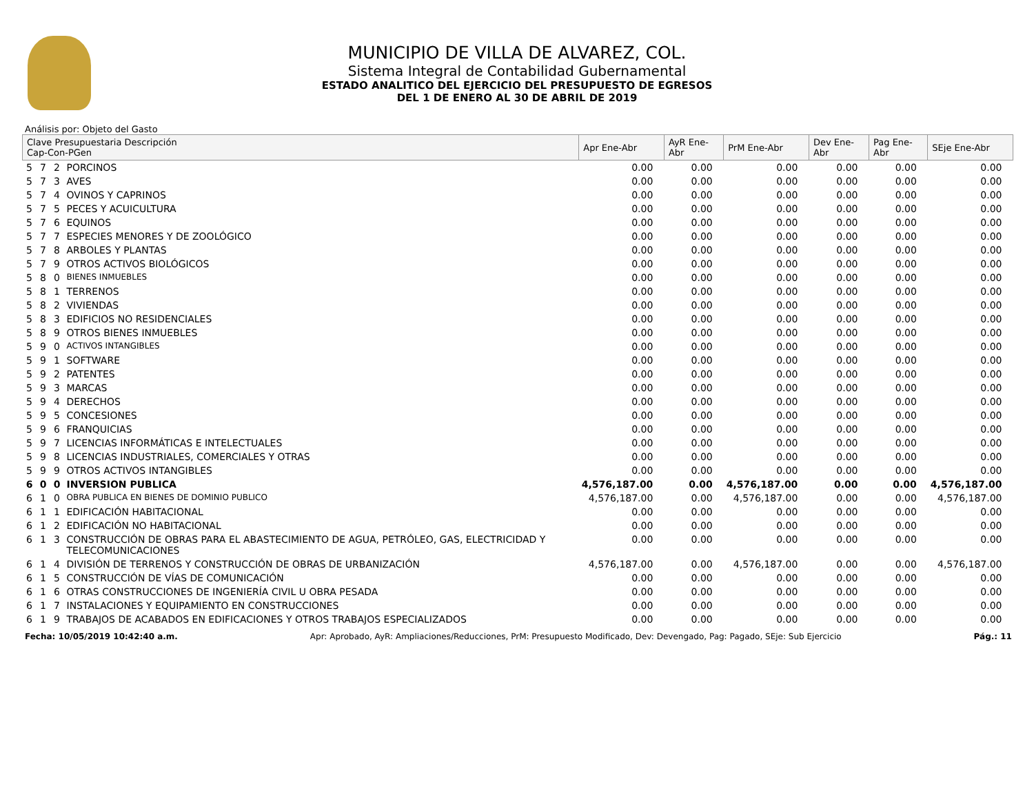MUNICIPIO DE VILLA DE ALVAREZ, COL.
Sistema Integral de Contabilidad Gubernamental
ESTADO ANALITICO DEL EJERCICIO DEL PRESUPUESTO DE EGRESOS
DEL 1 DE ENERO AL 30 DE ABRIL DE 2019
Análisis por: Objeto del Gasto
| Clave Presupuestaria Descripción Cap-Con-PGen | | | | Apr Ene-Abr | AyR Ene-Abr | PrM Ene-Abr | Dev Ene-Abr | Pag Ene-Abr | SEje Ene-Abr |
| --- | --- | --- | --- | --- | --- | --- | --- | --- | --- |
| 5 | 7 | 2 | PORCINOS | 0.00 | 0.00 | 0.00 | 0.00 | 0.00 | 0.00 |
| 5 | 7 | 3 | AVES | 0.00 | 0.00 | 0.00 | 0.00 | 0.00 | 0.00 |
| 5 | 7 | 4 | OVINOS Y CAPRINOS | 0.00 | 0.00 | 0.00 | 0.00 | 0.00 | 0.00 |
| 5 | 7 | 5 | PECES Y ACUICULTURA | 0.00 | 0.00 | 0.00 | 0.00 | 0.00 | 0.00 |
| 5 | 7 | 6 | EQUINOS | 0.00 | 0.00 | 0.00 | 0.00 | 0.00 | 0.00 |
| 5 | 7 | 7 | ESPECIES MENORES Y DE ZOOLÓGICO | 0.00 | 0.00 | 0.00 | 0.00 | 0.00 | 0.00 |
| 5 | 7 | 8 | ARBOLES Y PLANTAS | 0.00 | 0.00 | 0.00 | 0.00 | 0.00 | 0.00 |
| 5 | 7 | 9 | OTROS ACTIVOS BIOLÓGICOS | 0.00 | 0.00 | 0.00 | 0.00 | 0.00 | 0.00 |
| 5 | 8 | 0 | BIENES INMUEBLES | 0.00 | 0.00 | 0.00 | 0.00 | 0.00 | 0.00 |
| 5 | 8 | 1 | TERRENOS | 0.00 | 0.00 | 0.00 | 0.00 | 0.00 | 0.00 |
| 5 | 8 | 2 | VIVIENDAS | 0.00 | 0.00 | 0.00 | 0.00 | 0.00 | 0.00 |
| 5 | 8 | 3 | EDIFICIOS NO RESIDENCIALES | 0.00 | 0.00 | 0.00 | 0.00 | 0.00 | 0.00 |
| 5 | 8 | 9 | OTROS BIENES INMUEBLES | 0.00 | 0.00 | 0.00 | 0.00 | 0.00 | 0.00 |
| 5 | 9 | 0 | ACTIVOS INTANGIBLES | 0.00 | 0.00 | 0.00 | 0.00 | 0.00 | 0.00 |
| 5 | 9 | 1 | SOFTWARE | 0.00 | 0.00 | 0.00 | 0.00 | 0.00 | 0.00 |
| 5 | 9 | 2 | PATENTES | 0.00 | 0.00 | 0.00 | 0.00 | 0.00 | 0.00 |
| 5 | 9 | 3 | MARCAS | 0.00 | 0.00 | 0.00 | 0.00 | 0.00 | 0.00 |
| 5 | 9 | 4 | DERECHOS | 0.00 | 0.00 | 0.00 | 0.00 | 0.00 | 0.00 |
| 5 | 9 | 5 | CONCESIONES | 0.00 | 0.00 | 0.00 | 0.00 | 0.00 | 0.00 |
| 5 | 9 | 6 | FRANQUICIAS | 0.00 | 0.00 | 0.00 | 0.00 | 0.00 | 0.00 |
| 5 | 9 | 7 | LICENCIAS INFORMÁTICAS E INTELECTUALES | 0.00 | 0.00 | 0.00 | 0.00 | 0.00 | 0.00 |
| 5 | 9 | 8 | LICENCIAS INDUSTRIALES, COMERCIALES Y OTRAS | 0.00 | 0.00 | 0.00 | 0.00 | 0.00 | 0.00 |
| 5 | 9 | 9 | OTROS ACTIVOS INTANGIBLES | 0.00 | 0.00 | 0.00 | 0.00 | 0.00 | 0.00 |
| 6 | 0 | 0 | INVERSION PUBLICA | 4,576,187.00 | 0.00 | 4,576,187.00 | 0.00 | 0.00 | 4,576,187.00 |
| 6 | 1 | 0 | OBRA PUBLICA EN BIENES DE DOMINIO PUBLICO | 4,576,187.00 | 0.00 | 4,576,187.00 | 0.00 | 0.00 | 4,576,187.00 |
| 6 | 1 | 1 | EDIFICACIÓN HABITACIONAL | 0.00 | 0.00 | 0.00 | 0.00 | 0.00 | 0.00 |
| 6 | 1 | 2 | EDIFICACIÓN NO HABITACIONAL | 0.00 | 0.00 | 0.00 | 0.00 | 0.00 | 0.00 |
| 6 | 1 | 3 | CONSTRUCCIÓN DE OBRAS PARA EL ABASTECIMIENTO DE AGUA, PETRÓLEO, GAS, ELECTRICIDAD Y TELECOMUNICACIONES | 0.00 | 0.00 | 0.00 | 0.00 | 0.00 | 0.00 |
| 6 | 1 | 4 | DIVISIÓN DE TERRENOS Y CONSTRUCCIÓN DE OBRAS DE URBANIZACIÓN | 4,576,187.00 | 0.00 | 4,576,187.00 | 0.00 | 0.00 | 4,576,187.00 |
| 6 | 1 | 5 | CONSTRUCCIÓN DE VÍAS DE COMUNICACIÓN | 0.00 | 0.00 | 0.00 | 0.00 | 0.00 | 0.00 |
| 6 | 1 | 6 | OTRAS CONSTRUCCIONES DE INGENIERÍA CIVIL U OBRA PESADA | 0.00 | 0.00 | 0.00 | 0.00 | 0.00 | 0.00 |
| 6 | 1 | 7 | INSTALACIONES Y EQUIPAMIENTO EN CONSTRUCCIONES | 0.00 | 0.00 | 0.00 | 0.00 | 0.00 | 0.00 |
| 6 | 1 | 9 | TRABAJOS DE ACABADOS EN EDIFICACIONES Y OTROS TRABAJOS ESPECIALIZADOS | 0.00 | 0.00 | 0.00 | 0.00 | 0.00 | 0.00 |
Fecha: 10/05/2019 10:42:40 a.m. Apr: Aprobado, AyR: Ampliaciones/Reducciones, PrM: Presupuesto Modificado, Dev: Devengado, Pag: Pagado, SEje: Sub Ejercicio Pág.: 11